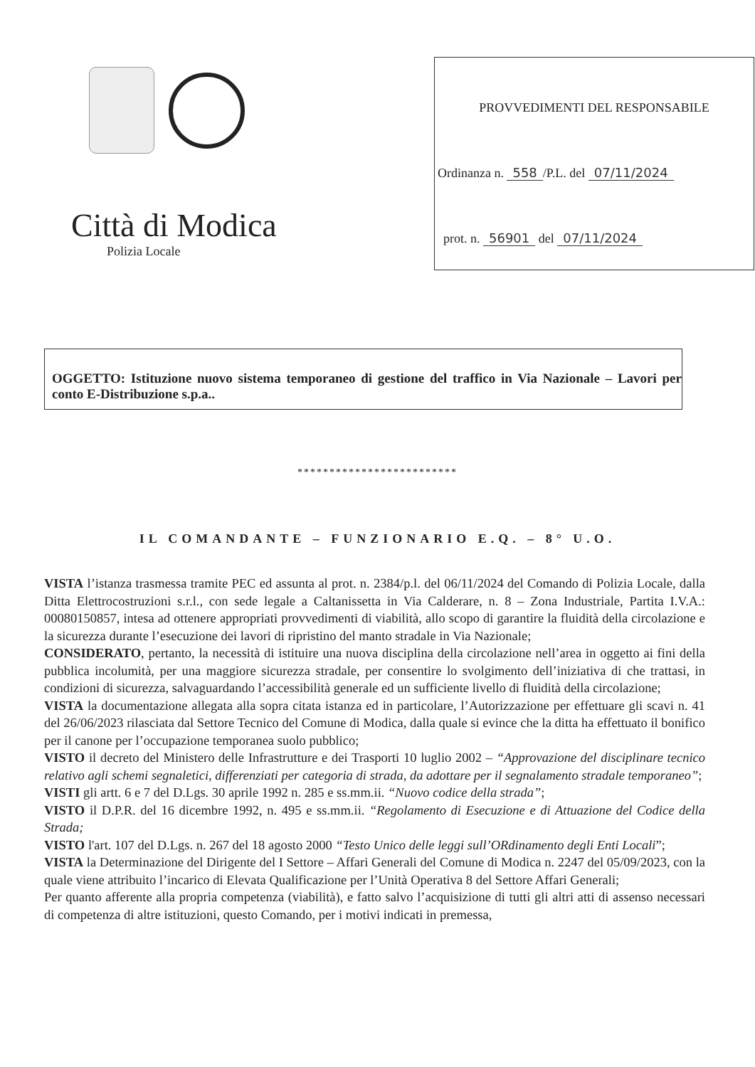Città di Modica
Polizia Locale
PROVVEDIMENTI DEL RESPONSABILE
Ordinanza n. 558 /P.L. del 07/11/2024
prot. n. 56901 del 07/11/2024
OGGETTO: Istituzione nuovo sistema temporaneo di gestione del traffico in Via Nazionale – Lavori per conto E-Distribuzione s.p.a..
*************************
IL COMANDANTE – FUNZIONARIO E.Q. – 8° U.O.
VISTA l’istanza trasmessa tramite PEC ed assunta al prot. n. 2384/p.l. del 06/11/2024 del Comando di Polizia Locale, dalla Ditta Elettrocostruzioni s.r.l., con sede legale a Caltanissetta in Via Calderare, n. 8 – Zona Industriale, Partita I.V.A.: 00080150857, intesa ad ottenere appropriati provvedimenti di viabilità, allo scopo di garantire la fluidità della circolazione e la sicurezza durante l’esecuzione dei lavori di ripristino del manto stradale in Via Nazionale;
CONSIDERATO, pertanto, la necessità di istituire una nuova disciplina della circolazione nell’area in oggetto ai fini della pubblica incolumità, per una maggiore sicurezza stradale, per consentire lo svolgimento dell’iniziativa di che trattasi, in condizioni di sicurezza, salvaguardando l’accessibilità generale ed un sufficiente livello di fluidità della circolazione;
VISTA la documentazione allegata alla sopra citata istanza ed in particolare, l’Autorizzazione per effettuare gli scavi n. 41 del 26/06/2023 rilasciata dal Settore Tecnico del Comune di Modica, dalla quale si evince che la ditta ha effettuato il bonifico per il canone per l’occupazione temporanea suolo pubblico;
VISTO il decreto del Ministero delle Infrastrutture e dei Trasporti 10 luglio 2002 – “Approvazione del disciplinare tecnico relativo agli schemi segnaletici, differenziati per categoria di strada, da adottare per il segnalamento stradale temporaneo”;
VISTI gli artt. 6 e 7 del D.Lgs. 30 aprile 1992 n. 285 e ss.mm.ii. “Nuovo codice della strada”;
VISTO il D.P.R. del 16 dicembre 1992, n. 495 e ss.mm.ii. “Regolamento di Esecuzione e di Attuazione del Codice della Strada;
VISTO l'art. 107 del D.Lgs. n. 267 del 18 agosto 2000 “Testo Unico delle leggi sull’ORdinamento degli Enti Locali”;
VISTA la Determinazione del Dirigente del I Settore – Affari Generali del Comune di Modica n. 2247 del 05/09/2023, con la quale viene attribuito l’incarico di Elevata Qualificazione per l’Unità Operativa 8 del Settore Affari Generali;
Per quanto afferente alla propria competenza (viabilità), e fatto salvo l’acquisizione di tutti gli altri atti di assenso necessari di competenza di altre istituzioni, questo Comando, per i motivi indicati in premessa,